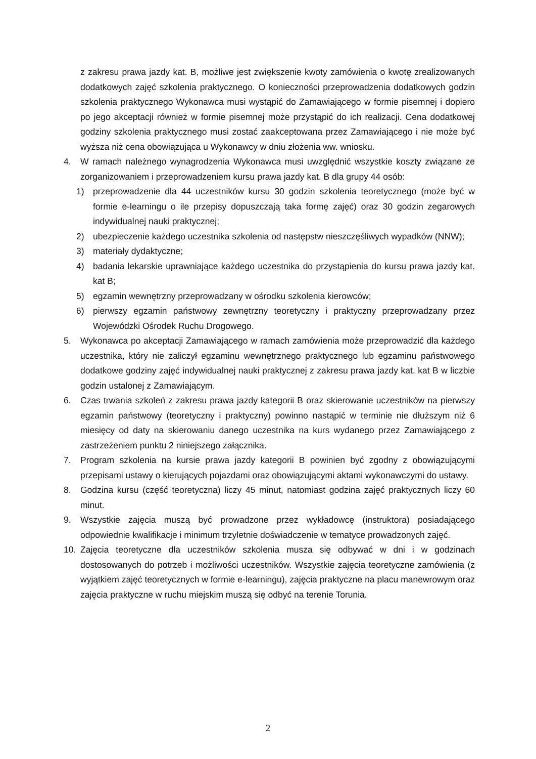z zakresu prawa jazdy kat. B, możliwe jest zwiększenie kwoty zamówienia o kwotę zrealizowanych dodatkowych zajęć szkolenia praktycznego. O konieczności przeprowadzenia dodatkowych godzin szkolenia praktycznego Wykonawca musi wystąpić do Zamawiającego w formie pisemnej i dopiero po jego akceptacji również w formie pisemnej może przystąpić do ich realizacji. Cena dodatkowej godziny szkolenia praktycznego musi zostać zaakceptowana przez Zamawiającego i nie może być wyższa niż cena obowiązująca u Wykonawcy w dniu złożenia ww. wniosku.
4. W ramach należnego wynagrodzenia Wykonawca musi uwzględnić wszystkie koszty związane ze zorganizowaniem i przeprowadzeniem kursu prawa jazdy kat. B dla grupy 44 osób:
1) przeprowadzenie dla 44 uczestników kursu 30 godzin szkolenia teoretycznego (może być w formie e-learningu o ile przepisy dopuszczają taka formę zajęć) oraz 30 godzin zegarowych indywidualnej nauki praktycznej;
2) ubezpieczenie każdego uczestnika szkolenia od następstw nieszczęśliwych wypadków (NNW);
3) materiały dydaktyczne;
4) badania lekarskie uprawniające każdego uczestnika do przystąpienia do kursu prawa jazdy kat. kat B;
5) egzamin wewnętrzny przeprowadzany w ośrodku szkolenia kierowców;
6) pierwszy egzamin państwowy zewnętrzny teoretyczny i praktyczny przeprowadzany przez Wojewódzki Ośrodek Ruchu Drogowego.
5. Wykonawca po akceptacji Zamawiającego w ramach zamówienia może przeprowadzić dla każdego uczestnika, który nie zaliczył egzaminu wewnętrznego praktycznego lub egzaminu państwowego dodatkowe godziny zajęć indywidualnej nauki praktycznej z zakresu prawa jazdy kat. kat B w liczbie godzin ustalonej z Zamawiającym.
6. Czas trwania szkoleń z zakresu prawa jazdy kategorii B oraz skierowanie uczestników na pierwszy egzamin państwowy (teoretyczny i praktyczny) powinno nastąpić w terminie nie dłuższym niż 6 miesięcy od daty na skierowaniu danego uczestnika na kurs wydanego przez Zamawiającego z zastrzeżeniem punktu 2 niniejszego załącznika.
7. Program szkolenia na kursie prawa jazdy kategorii B powinien być zgodny z obowiązującymi przepisami ustawy o kierujących pojazdami oraz obowiązującymi aktami wykonawczymi do ustawy.
8. Godzina kursu (część teoretyczna) liczy 45 minut, natomiast godzina zajęć praktycznych liczy 60 minut.
9. Wszystkie zajęcia muszą być prowadzone przez wykładowcę (instruktora) posiadającego odpowiednie kwalifikacje i minimum trzyletnie doświadczenie w tematyce prowadzonych zajęć.
10. Zajęcia teoretyczne dla uczestników szkolenia musza się odbywać w dni i w godzinach dostosowanych do potrzeb i możliwości uczestników. Wszystkie zajęcia teoretyczne zamówienia (z wyjątkiem zajęć teoretycznych w formie e-learningu), zajęcia praktyczne na placu manewrowym oraz zajęcia praktyczne w ruchu miejskim muszą się odbyć na terenie Torunia.
2